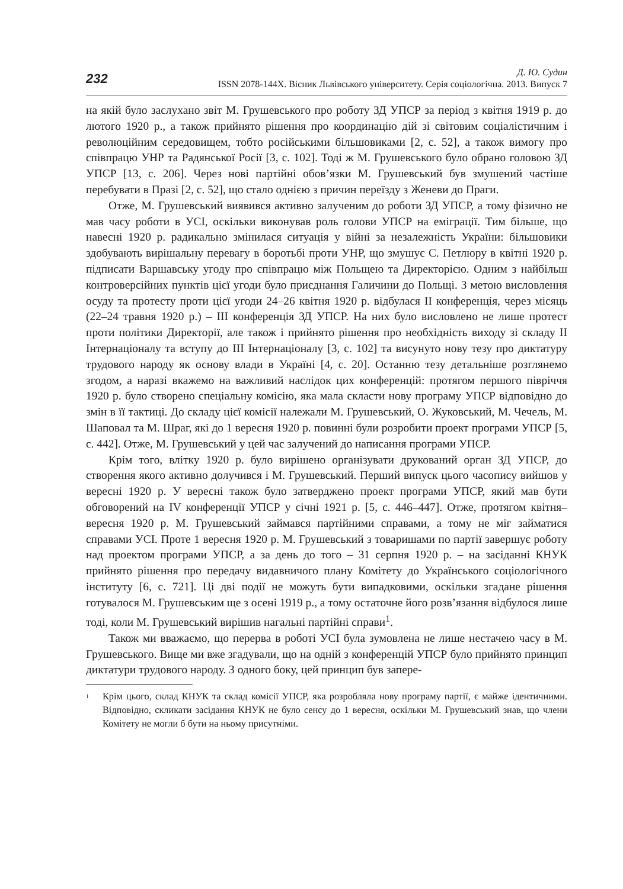232
Д. Ю. Судин
ISSN 2078-144X. Вісник Львівського університету. Серія соціологічна. 2013. Випуск 7
на якій було заслухано звіт М. Грушевського про роботу ЗД УПСР за період з квітня 1919 р. до лютого 1920 р., а також прийнято рішення про координацію дій зі світовим соціалістичним і революційним середовищем, тобто російськими більшовиками [2, с. 52], а також вимогу про співпрацю УНР та Радянської Росії [3, с. 102]. Тоді ж М. Грушевського було обрано головою ЗД УПСР [13, с. 206]. Через нові партійні обов’язки М. Грушевський був змушений частіше перебувати в Празі [2, с. 52], що стало однією з причин переїзду з Женеви до Праги.
Отже, М. Грушевський виявився активно залученим до роботи ЗД УПСР, а тому фізично не мав часу роботи в УСІ, оскільки виконував роль голови УПСР на еміграції. Тим більше, що навесні 1920 р. радикально змінилася ситуація у війні за незалежність України: більшовики здобувають вирішальну перевагу в боротьбі проти УНР, що змушує С. Петлюру в квітні 1920 р. підписати Варшавську угоду про співпрацю між Польщею та Директорією. Одним з найбільш контроверсійних пунктів цієї угоди було приєднання Галичини до Польщі. З метою висловлення осуду та протесту проти цієї угоди 24–26 квітня 1920 р. відбулася II конференція, через місяць (22–24 травня 1920 р.) – III конференція ЗД УПСР. На них було висловлено не лише протест проти політики Директорії, але також і прийнято рішення про необхідність виходу зі складу II Інтернаціоналу та вступу до III Інтернаціоналу [3, с. 102] та висунуто нову тезу про диктатуру трудового народу як основу влади в Україні [4, с. 20]. Останню тезу детальніше розглянемо згодом, а наразі вкажемо на важливий наслідок цих конференцій: протягом першого півріччя 1920 р. було створено спеціальну комісію, яка мала скласти нову програму УПСР відповідно до змін в її тактиці. До складу цієї комісії належали М. Грушевський, О. Жуковський, М. Чечель, М. Шаповал та М. Шраг, які до 1 вересня 1920 р. повинні були розробити проект програми УПСР [5, с. 442]. Отже, М. Грушевський у цей час залучений до написання програми УПСР.
Крім того, влітку 1920 р. було вирішено організувати друкований орган ЗД УПСР, до створення якого активно долучився і М. Грушевський. Перший випуск цього часопису вийшов у вересні 1920 р. У вересні також було затверджено проект програми УПСР, який мав бути обговорений на IV конференції УПСР у січні 1921 р. [5, с. 446–447]. Отже, протягом квітня–вересня 1920 р. М. Грушевський займався партійними справами, а тому не міг займатися справами УСІ. Проте 1 вересня 1920 р. М. Грушевський з товаришами по партії завершує роботу над проектом програми УПСР, а за день до того – 31 серпня 1920 р. – на засіданні КНУК прийнято рішення про передачу видавничого плану Комітету до Українського соціологічного інституту [6, с. 721]. Ці дві події не можуть бути випадковими, оскільки згадане рішення готувалося М. Грушевським ще з осені 1919 р., а тому остаточне його розв’язання відбулося лише тоді, коли М. Грушевський вирішив нагальні партійні справи<sup>1</sup>.
Також ми вважаємо, що перерва в роботі УСІ була зумовлена не лише нестачею часу в М. Грушевського. Вище ми вже згадували, що на одній з конференцій УПСР було прийнято принцип диктатури трудового народу. З одного боку, цей принцип був запере-
<sup>1</sup> Крім цього, склад КНУК та склад комісії УПСР, яка розробляла нову програму партії, є майже ідентичними. Відповідно, скликати засідання КНУК не було сенсу до 1 вересня, оскільки М. Грушевський знав, що члени Комітету не могли б бути на ньому присутніми.